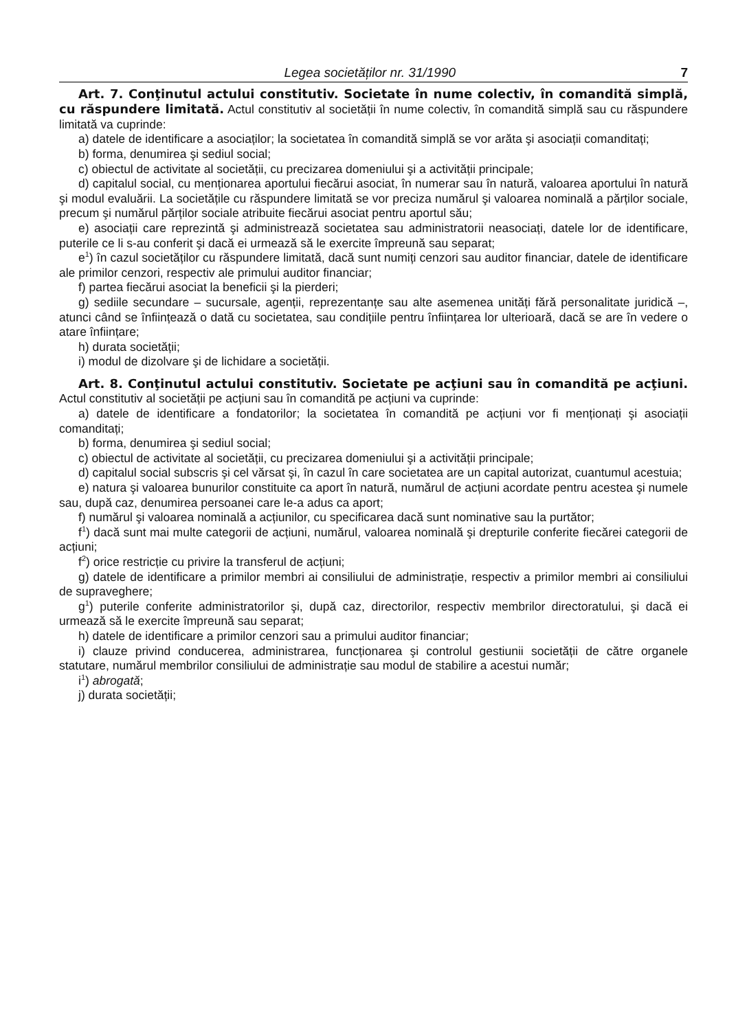Legea societăților nr. 31/1990 7
Art. 7. Conţinutul actului constitutiv. Societate în nume colectiv, în comandită simplă, cu răspundere limitată. Actul constitutiv al societății în nume colectiv, în comandită simplă sau cu răspundere limitată va cuprinde:
a) datele de identificare a asociaților; la societatea în comandită simplă se vor arăta şi asociații comanditați;
b) forma, denumirea şi sediul social;
c) obiectul de activitate al societății, cu precizarea domeniului şi a activității principale;
d) capitalul social, cu menționarea aportului fiecărui asociat, în numerar sau în natură, valoarea aportului în natură şi modul evaluării. La societățile cu răspundere limitată se vor preciza numărul şi valoarea nominală a părților sociale, precum şi numărul părților sociale atribuite fiecărui asociat pentru aportul său;
e) asociații care reprezintă şi administrează societatea sau administratorii neasociați, datele lor de identificare, puterile ce li s-au conferit şi dacă ei urmează să le exercite împreună sau separat;
e<sup>1</sup>) în cazul societăților cu răspundere limitată, dacă sunt numiți cenzori sau auditor financiar, datele de identificare ale primilor cenzori, respectiv ale primului auditor financiar;
f) partea fiecărui asociat la beneficii şi la pierderi;
g) sediile secundare – sucursale, agenții, reprezentanțe sau alte asemenea unități fără personalitate juridică –, atunci când se înființează o dată cu societatea, sau condițiile pentru înființarea lor ulterioară, dacă se are în vedere o atare înființare;
h) durata societății;
i) modul de dizolvare şi de lichidare a societății.
Art. 8. Conţinutul actului constitutiv. Societate pe acţiuni sau în comandită pe acţiuni. Actul constitutiv al societății pe acțiuni sau în comandită pe acțiuni va cuprinde:
a) datele de identificare a fondatorilor; la societatea în comandită pe acțiuni vor fi menționați şi asociații comanditați;
b) forma, denumirea şi sediul social;
c) obiectul de activitate al societății, cu precizarea domeniului şi a activității principale;
d) capitalul social subscris şi cel vărsat şi, în cazul în care societatea are un capital autorizat, cuantumul acestuia;
e) natura şi valoarea bunurilor constituite ca aport în natură, numărul de acțiuni acordate pentru acestea şi numele sau, după caz, denumirea persoanei care le-a adus ca aport;
f) numărul şi valoarea nominală a acțiunilor, cu specificarea dacă sunt nominative sau la purtător;
f<sup>1</sup>) dacă sunt mai multe categorii de acțiuni, numărul, valoarea nominală şi drepturile conferite fiecărei categorii de acțiuni;
f<sup>2</sup>) orice restricție cu privire la transferul de acțiuni;
g) datele de identificare a primilor membri ai consiliului de administrație, respectiv a primilor membri ai consiliului de supraveghere;
g<sup>1</sup>) puterile conferite administratorilor şi, după caz, directorilor, respectiv membrilor directoratului, şi dacă ei urmează să le exercite împreună sau separat;
h) datele de identificare a primilor cenzori sau a primului auditor financiar;
i) clauze privind conducerea, administrarea, funcționarea şi controlul gestiunii societății de către organele statutare, numărul membrilor consiliului de administrație sau modul de stabilire a acestui număr;
i<sup>1</sup>) abrogată;
j) durata societății;